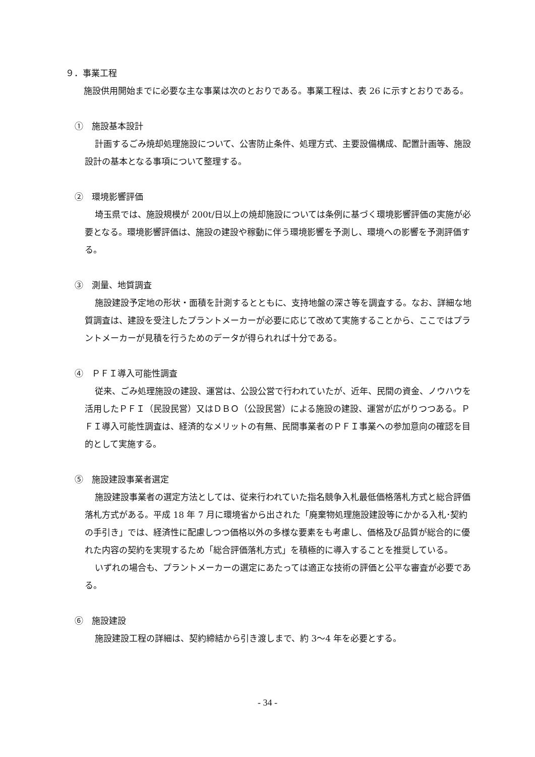９．事業工程
施設供用開始までに必要な主な事業は次のとおりである。事業工程は、表 26 に示すとおりである。
①　施設基本設計
計画するごみ焼却処理施設について、公害防止条件、処理方式、主要設備構成、配置計画等、施設設計の基本となる事項について整理する。
②　環境影響評価
埼玉県では、施設規模が 200t/日以上の焼却施設については条例に基づく環境影響評価の実施が必要となる。環境影響評価は、施設の建設や稼動に伴う環境影響を予測し、環境への影響を予測評価する。
③　測量、地質調査
施設建設予定地の形状・面積を計測するとともに、支持地盤の深さ等を調査する。なお、詳細な地質調査は、建設を受注したプラントメーカーが必要に応じて改めて実施することから、ここではプラントメーカーが見積を行うためのデータが得られれば十分である。
④　ＰＦＩ導入可能性調査
従来、ごみ処理施設の建設、運営は、公設公営で行われていたが、近年、民間の資金、ノウハウを活用したＰＦＩ（民設民営）又はＤＢＯ（公設民営）による施設の建設、運営が広がりつつある。ＰＦＩ導入可能性調査は、経済的なメリットの有無、民間事業者のＰＦＩ事業への参加意向の確認を目的として実施する。
⑤　施設建設事業者選定
施設建設事業者の選定方法としては、従来行われていた指名競争入札最低価格落札方式と総合評価落札方式がある。平成 18 年 7 月に環境省から出された「廃棄物処理施設建設等にかかる入札･契約の手引き」では、経済性に配慮しつつ価格以外の多様な要素をも考慮し、価格及び品質が総合的に優れた内容の契約を実現するため「総合評価落札方式」を積極的に導入することを推奨している。
いずれの場合も、プラントメーカーの選定にあたっては適正な技術の評価と公平な審査が必要である。
⑥　施設建設
施設建設工程の詳細は、契約締結から引き渡しまで、約 3～4 年を必要とする。
- 34 -